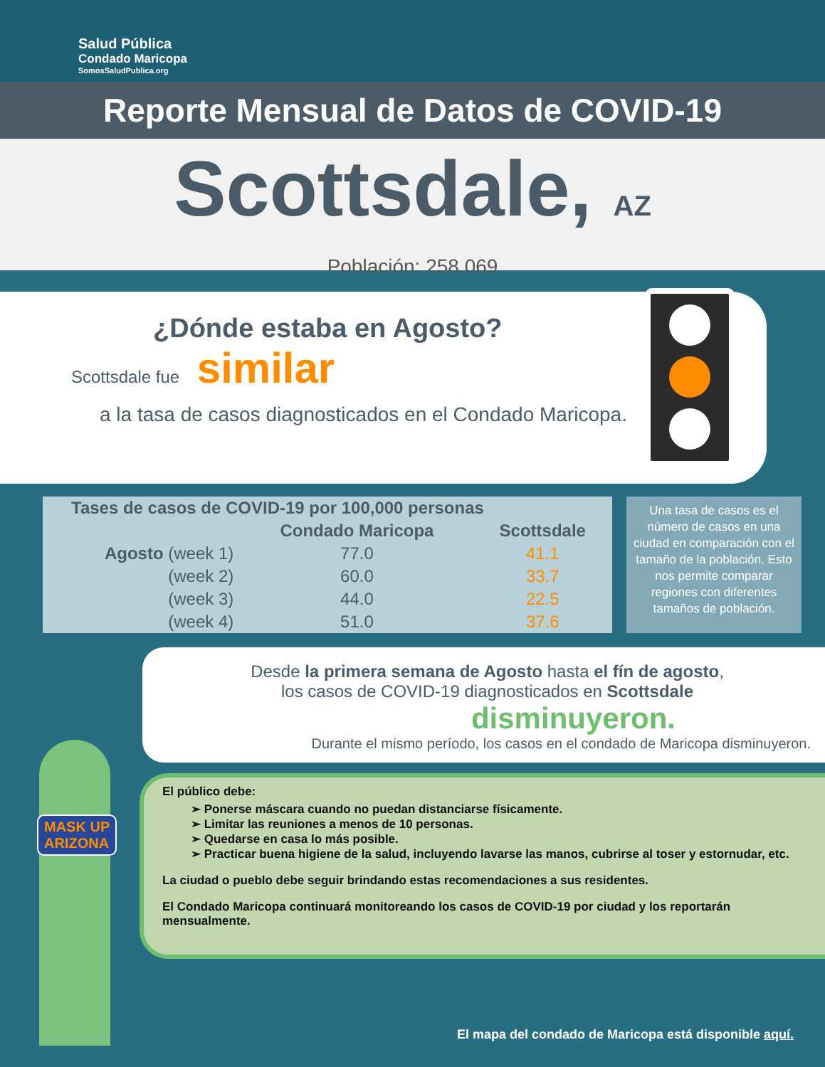Salud Pública
Condado Maricopa
SomosSaludPublica.org
Reporte Mensual de Datos de COVID-19
Scottsdale, AZ
Población: 258,069
¿Dónde estaba en Agosto?
Scottsdale fue similar
a la tasa de casos diagnosticados en el Condado Maricopa.
| Tases de casos de COVID-19 por 100,000 personas | | |
| --- | --- | --- |
| | Condado Maricopa | Scottsdale |
| Agosto (week 1) | 77.0 | 41.1 |
| (week 2) | 60.0 | 33.7 |
| (week 3) | 44.0 | 22.5 |
| (week 4) | 51.0 | 37.6 |
Una tasa de casos es el número de casos en una ciudad en comparación con el tamaño de la población. Esto nos permite comparar regiones con diferentes tamaños de población.
MASK UP
ARIZONA
Desde la primera semana de Agosto hasta el fín de agosto,
los casos de COVID-19 diagnosticados en Scottsdale
disminuyeron.
Durante el mismo período, los casos en el condado de Maricopa disminuyeron.
El público debe:
➢ Ponerse máscara cuando no puedan distanciarse físicamente.
➢ Limitar las reuniones a menos de 10 personas.
➢ Quedarse en casa lo más posible.
➢ Practicar buena higiene de la salud, incluyendo lavarse las manos, cubrirse al toser y estornudar, etc.
La ciudad o pueblo debe seguir brindando estas recomendaciones a sus residentes.
El Condado Maricopa continuará monitoreando los casos de COVID-19 por ciudad y los reportarán mensualmente.
El mapa del condado de Maricopa está disponible aquí.